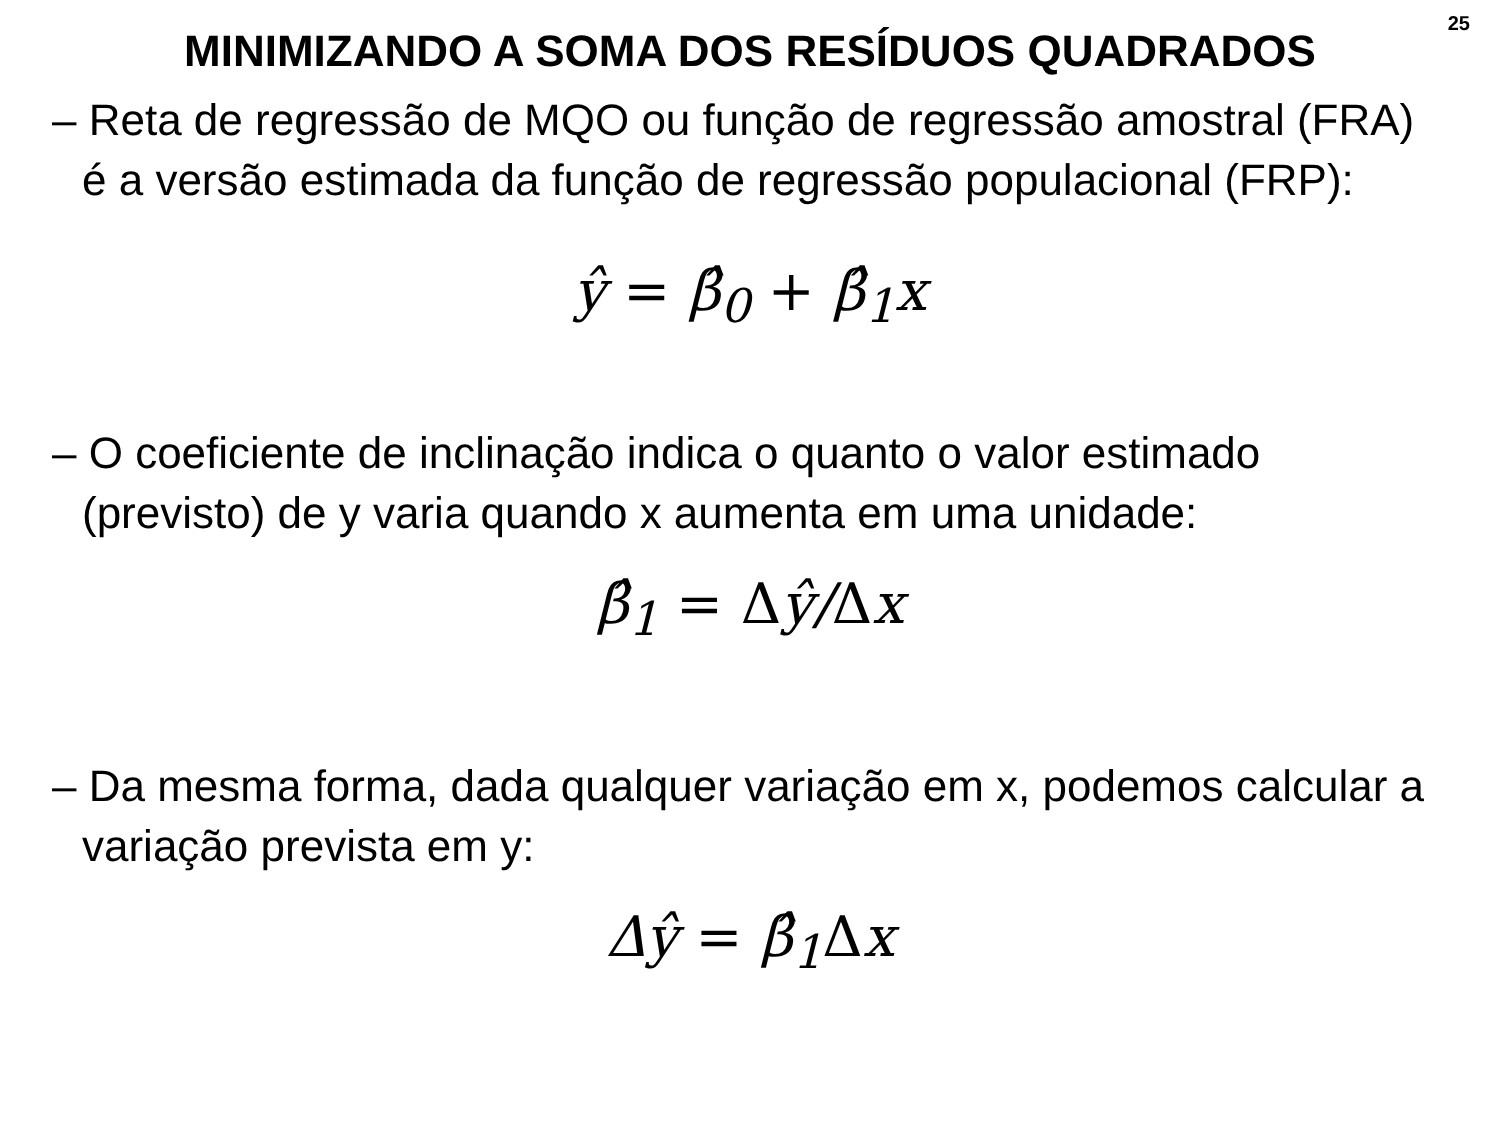25
MINIMIZANDO A SOMA DOS RESÍDUOS QUADRADOS
– Reta de regressão de MQO ou função de regressão amostral (FRA) é a versão estimada da função de regressão populacional (FRP):
ŷ = β̂<sub>0</sub> + β̂<sub>1</sub>x
– O coeficiente de inclinação indica o quanto o valor estimado (previsto) de y varia quando x aumenta em uma unidade:
β̂<sub>1</sub> = Δŷ/Δx
– Da mesma forma, dada qualquer variação em x, podemos calcular a variação prevista em y:
Δŷ = β̂<sub>1</sub>Δx